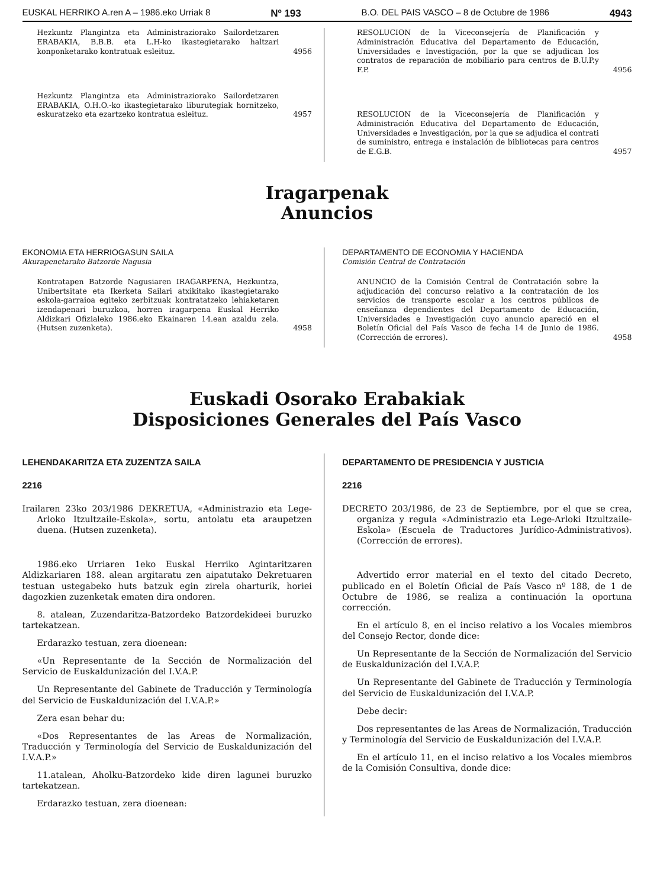EUSKAL HERRIKO A.ren A – 1986.eko Urriak 8 Nº 193 B.O. DEL PAIS VASCO – 8 de Octubre de 1986 4943
Hezkuntz Plangintza eta Administraziorako Sailordetzaren ERABAKIA, B.B.B. eta L.H-ko ikastegietarako haltzari konponketarako kontratuak esleituz.
4956
Hezkuntz Plangintza eta Administraziorako Sailordetzaren ERABAKIA, O.H.O.-ko ikastegietarako liburutegiak hornitzeko, eskuratzeko eta ezartzeko kontratua esleituz.
4957
RESOLUCION de la Viceconsejería de Planificación y Administración Educativa del Departamento de Educación, Universidades e Investigación, por la que se adjudican los contratos de reparación de mobiliario para centros de B.U.P.y F.P.
4956
RESOLUCION de la Viceconsejería de Planificación y Administración Educativa del Departamento de Educación, Universidades e Investigación, por la que se adjudica el contrati de suministro, entrega e instalación de bibliotecas para centros de E.G.B.
4957
Iragarpenak
Anuncios
EKONOMIA ETA HERRIOGASUN SAILA
Akurapenetarako Batzorde Nagusia
Kontratapen Batzorde Nagusiaren IRAGARPENA, Hezkuntza, Unibertsitate eta Ikerketa Sailari atxikitako ikastegietarako eskola-garraioa egiteko zerbitzuak kontratatzeko lehiaketaren izendapenari buruzkoa, horren iragarpena Euskal Herriko Aldizkari Ofizialeko 1986.eko Ekainaren 14.ean azaldu zela. (Hutsen zuzenketa).
4958
DEPARTAMENTO DE ECONOMIA Y HACIENDA
Comisión Central de Contratación
ANUNCIO de la Comisión Central de Contratación sobre la adjudicación del concurso relativo a la contratación de los servicios de transporte escolar a los centros públicos de enseñanza dependientes del Departamento de Educación, Universidades e Investigación cuyo anuncio apareció en el Boletín Oficial del País Vasco de fecha 14 de Junio de 1986. (Corrección de errores).
4958
Euskadi Osorako Erabakiak
Disposiciones Generales del País Vasco
LEHENDAKARITZA ETA ZUZENTZA SAILA
2216
Irailaren 23ko 203/1986 DEKRETUA, «Administrazio eta Lege-Arloko Itzultzaile-Eskola», sortu, antolatu eta araupetzen duena. (Hutsen zuzenketa).
1986.eko Urriaren 1eko Euskal Herriko Agintaritzaren Aldizkariaren 188. alean argitaratu zen aipatutako Dekretuaren testuan ustegabeko huts batzuk egin zirela oharturik, horiei dagozkien zuzenketak ematen dira ondoren.
8. atalean, Zuzendaritza-Batzordeko Batzordekideei buruzko tartekatzean.
Erdarazko testuan, zera dioenean:
«Un Representante de la Sección de Normalización del Servicio de Euskaldunización del I.V.A.P.
Un Representante del Gabinete de Traducción y Terminología del Servicio de Euskaldunización del I.V.A.P.»
Zera esan behar du:
«Dos Representantes de las Areas de Normalización, Traducción y Terminología del Servicio de Euskaldunización del I.V.A.P.»
11.atalean, Aholku-Batzordeko kide diren lagunei buruzko tartekatzean.
Erdarazko testuan, zera dioenean:
DEPARTAMENTO DE PRESIDENCIA Y JUSTICIA
2216
DECRETO 203/1986, de 23 de Septiembre, por el que se crea, organiza y regula «Administrazio eta Lege-Arloki Itzultzaile-Eskola» (Escuela de Traductores Jurídico-Administrativos). (Corrección de errores).
Advertido error material en el texto del citado Decreto, publicado en el Boletín Oficial de País Vasco nº 188, de 1 de Octubre de 1986, se realiza a continuación la oportuna corrección.
En el artículo 8, en el inciso relativo a los Vocales miembros del Consejo Rector, donde dice:
Un Representante de la Sección de Normalización del Servicio de Euskaldunización del I.V.A.P.
Un Representante del Gabinete de Traducción y Terminología del Servicio de Euskaldunización del I.V.A.P.
Debe decir:
Dos representantes de las Areas de Normalización, Traducción y Terminología del Servicio de Euskaldunización del I.V.A.P.
En el artículo 11, en el inciso relativo a los Vocales miembros de la Comisión Consultiva, donde dice: